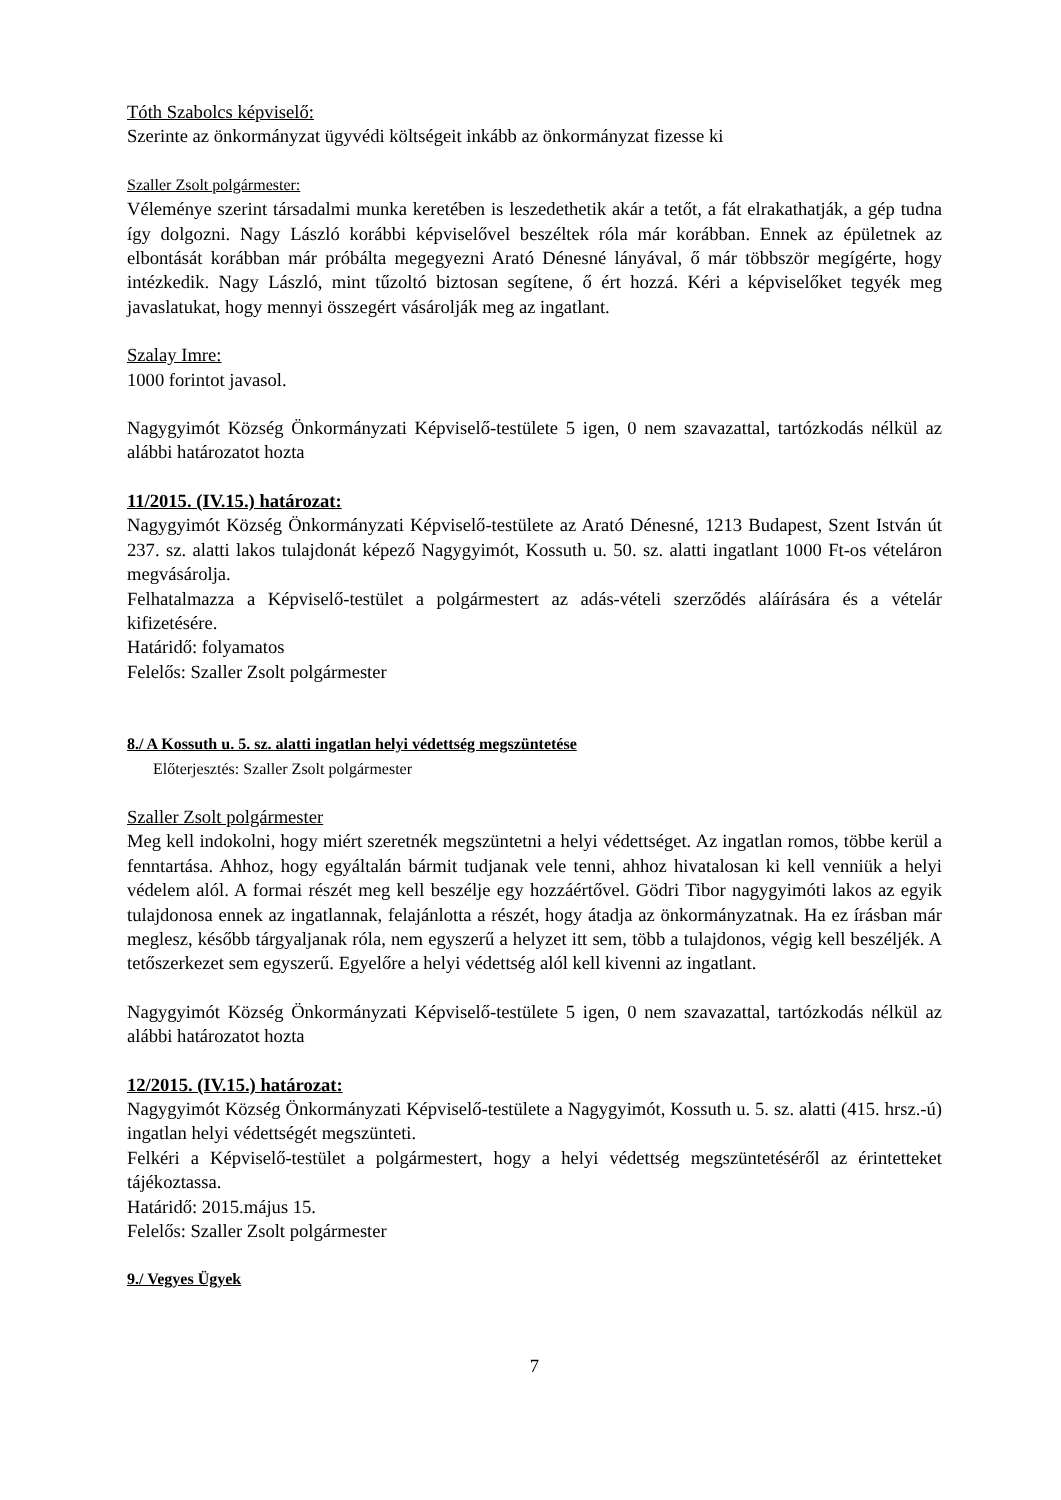Tóth Szabolcs képviselő:
Szerinte az önkormányzat ügyvédi költségeit inkább az önkormányzat fizesse ki
Szaller Zsolt polgármester:
Véleménye szerint társadalmi munka keretében is leszedethetik akár a tetőt, a fát elrakathatják, a gép tudna így dolgozni. Nagy László korábbi képviselővel beszéltek róla már korábban. Ennek az épületnek az elbontását korábban már próbálta megegyezni Arató Dénesné lányával, ő már többször megígérte, hogy intézkedik. Nagy László, mint tűzoltó biztosan segítene, ő ért hozzá. Kéri a képviselőket tegyék meg javaslatukat, hogy mennyi összegért vásárolják meg az ingatlant.
Szalay Imre:
1000 forintot javasol.
Nagygyimót Község Önkormányzati Képviselő-testülete 5 igen, 0 nem szavazattal, tartózkodás nélkül az alábbi határozatot hozta
11/2015. (IV.15.) határozat:
Nagygyimót Község Önkormányzati Képviselő-testülete az Arató Dénesné, 1213 Budapest, Szent István út 237. sz. alatti lakos tulajdonát képező Nagygyimót, Kossuth u. 50. sz. alatti ingatlant 1000 Ft-os vételáron megvásárolja.
Felhatalmazza a Képviselő-testület a polgármestert az adás-vételi szerződés aláírására és a vételár kifizetésére.
Határidő: folyamatos
Felelős: Szaller Zsolt polgármester
8./ A Kossuth u. 5. sz. alatti ingatlan helyi védettség megszüntetése
Előterjesztés: Szaller Zsolt polgármester
Szaller Zsolt polgármester
Meg kell indokolni, hogy miért szeretnék megszüntetni a helyi védettséget. Az ingatlan romos, többe kerül a fenntartása. Ahhoz, hogy egyáltalán bármit tudjanak vele tenni, ahhoz hivatalosan ki kell venniük a helyi védelem alól. A formai részét meg kell beszélje egy hozzáértővel. Gödri Tibor nagygyimóti lakos az egyik tulajdonosa ennek az ingatlannak, felajánlotta a részét, hogy átadja az önkormányzatnak. Ha ez írásban már meglesz, később tárgyaljanak róla, nem egyszerű a helyzet itt sem, több a tulajdonos, végig kell beszéljék. A tetőszerkezet sem egyszerű. Egyelőre a helyi védettség alól kell kivenni az ingatlant.
Nagygyimót Község Önkormányzati Képviselő-testülete 5 igen, 0 nem szavazattal, tartózkodás nélkül az alábbi határozatot hozta
12/2015. (IV.15.) határozat:
Nagygyimót Község Önkormányzati Képviselő-testülete a Nagygyimót, Kossuth u. 5. sz. alatti (415. hrsz.-ú) ingatlan helyi védettségét megszünteti.
Felkéri a Képviselő-testület a polgármestert, hogy a helyi védettség megszüntetéséről az érintetteket tájékoztassa.
Határidő: 2015.május 15.
Felelős: Szaller Zsolt polgármester
9./ Vegyes Ügyek
7